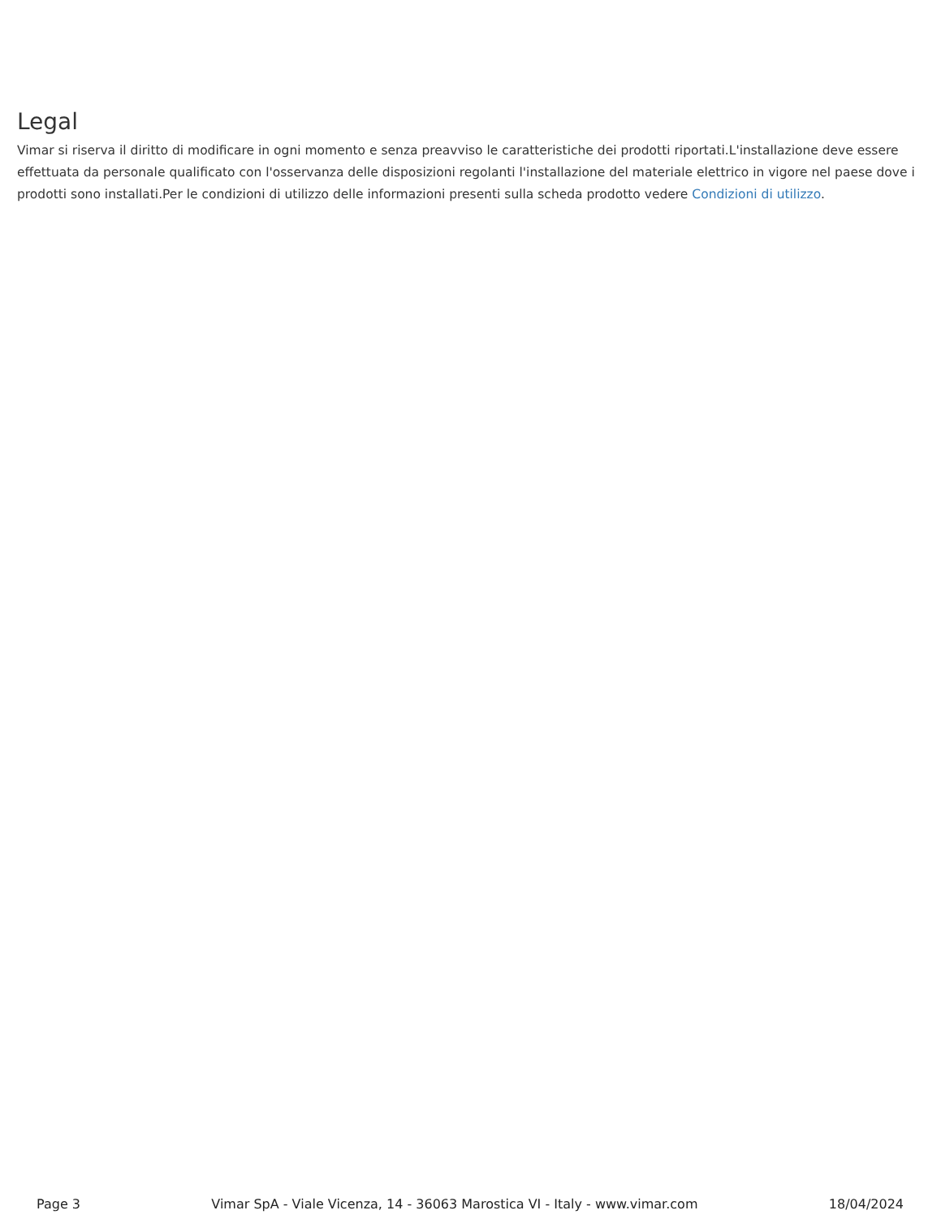Legal
Vimar si riserva il diritto di modificare in ogni momento e senza preavviso le caratteristiche dei prodotti riportati.L'installazione deve essere effettuata da personale qualificato con l'osservanza delle disposizioni regolanti l'installazione del materiale elettrico in vigore nel paese dove i prodotti sono installati.Per le condizioni di utilizzo delle informazioni presenti sulla scheda prodotto vedere Condizioni di utilizzo.
Page 3 Vimar SpA - Viale Vicenza, 14 - 36063 Marostica VI - Italy - www.vimar.com 18/04/2024